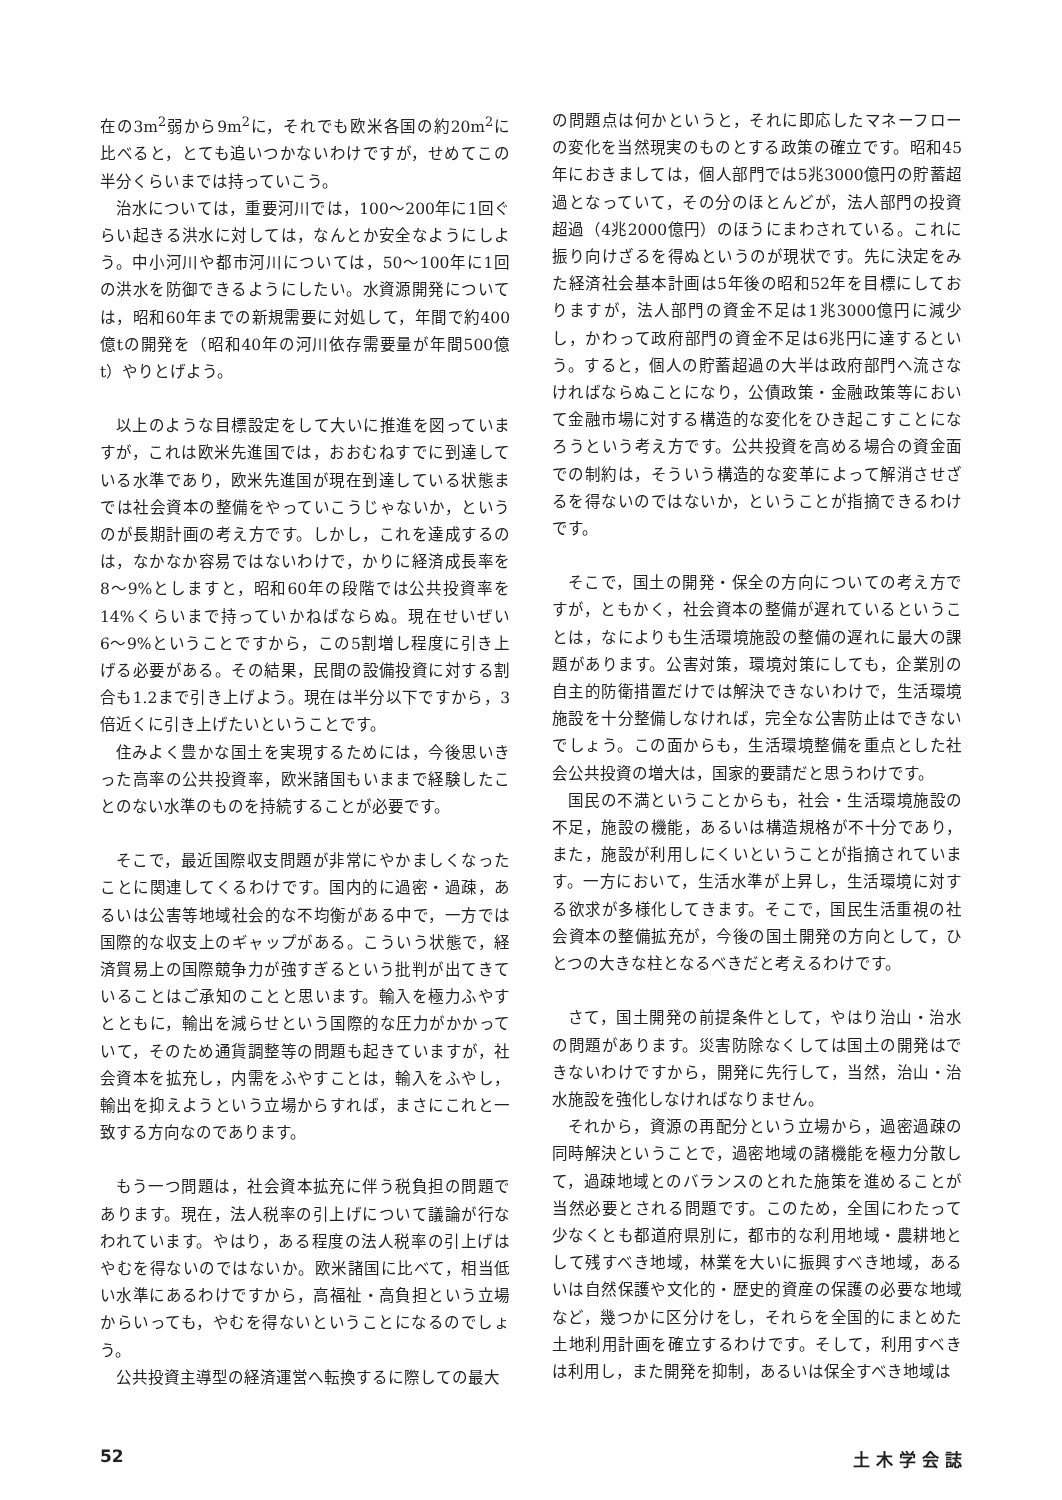在の3m<sup>2</sup>弱から9m<sup>2</sup>に，それでも欧米各国の約20m<sup>2</sup>に比べると，とても追いつかないわけですが，せめてこの半分くらいまでは持っていこう。
治水については，重要河川では，100〜200年に1回ぐらい起きる洪水に対しては，なんとか安全なようにしよう。中小河川や都市河川については，50〜100年に1回の洪水を防御できるようにしたい。水資源開発については，昭和60年までの新規需要に対処して，年間で約400億tの開発を（昭和40年の河川依存需要量が年間500億t）やりとげよう。
以上のような目標設定をして大いに推進を図っていますが，これは欧米先進国では，おおむねすでに到達している水準であり，欧米先進国が現在到達している状態までは社会資本の整備をやっていこうじゃないか，というのが長期計画の考え方です。しかし，これを達成するのは，なかなか容易ではないわけで，かりに経済成長率を8〜9%としますと，昭和60年の段階では公共投資率を14%くらいまで持っていかねばならぬ。現在せいぜい6〜9%ということですから，この5割増し程度に引き上げる必要がある。その結果，民間の設備投資に対する割合も1.2まで引き上げよう。現在は半分以下ですから，3倍近くに引き上げたいということです。
住みよく豊かな国土を実現するためには，今後思いきった高率の公共投資率，欧米諸国もいままで経験したことのない水準のものを持続することが必要です。
そこで，最近国際収支問題が非常にやかましくなったことに関連してくるわけです。国内的に過密・過疎，あるいは公害等地域社会的な不均衡がある中で，一方では国際的な収支上のギャップがある。こういう状態で，経済貿易上の国際競争力が強すぎるという批判が出てきていることはご承知のことと思います。輸入を極力ふやすとともに，輸出を減らせという国際的な圧力がかかっていて，そのため通貨調整等の問題も起きていますが，社会資本を拡充し，内需をふやすことは，輸入をふやし，輸出を抑えようという立場からすれば，まさにこれと一致する方向なのであります。
もう一つ問題は，社会資本拡充に伴う税負担の問題であります。現在，法人税率の引上げについて議論が行なわれています。やはり，ある程度の法人税率の引上げはやむを得ないのではないか。欧米諸国に比べて，相当低い水準にあるわけですから，高福祉・高負担という立場からいっても，やむを得ないということになるのでしょう。
公共投資主導型の経済運営へ転換するに際しての最大
の問題点は何かというと，それに即応したマネーフローの変化を当然現実のものとする政策の確立です。昭和45年におきましては，個人部門では5兆3000億円の貯蓄超過となっていて，その分のほとんどが，法人部門の投資超過（4兆2000億円）のほうにまわされている。これに振り向けざるを得ぬというのが現状です。先に決定をみた経済社会基本計画は5年後の昭和52年を目標にしておりますが，法人部門の資金不足は1兆3000億円に減少し，かわって政府部門の資金不足は6兆円に達するという。すると，個人の貯蓄超過の大半は政府部門へ流さなければならぬことになり，公債政策・金融政策等において金融市場に対する構造的な変化をひき起こすことになろうという考え方です。公共投資を高める場合の資金面での制約は，そういう構造的な変革によって解消させざるを得ないのではないか，ということが指摘できるわけです。
そこで，国土の開発・保全の方向についての考え方ですが，ともかく，社会資本の整備が遅れているということは，なによりも生活環境施設の整備の遅れに最大の課題があります。公害対策，環境対策にしても，企業別の自主的防衛措置だけでは解決できないわけで，生活環境施設を十分整備しなければ，完全な公害防止はできないでしょう。この面からも，生活環境整備を重点とした社会公共投資の増大は，国家的要請だと思うわけです。
国民の不満ということからも，社会・生活環境施設の不足，施設の機能，あるいは構造規格が不十分であり，また，施設が利用しにくいということが指摘されています。一方において，生活水準が上昇し，生活環境に対する欲求が多様化してきます。そこで，国民生活重視の社会資本の整備拡充が，今後の国土開発の方向として，ひとつの大きな柱となるべきだと考えるわけです。
さて，国土開発の前提条件として，やはり治山・治水の問題があります。災害防除なくしては国土の開発はできないわけですから，開発に先行して，当然，治山・治水施設を強化しなければなりません。
それから，資源の再配分という立場から，過密過疎の同時解決ということで，過密地域の諸機能を極力分散して，過疎地域とのバランスのとれた施策を進めることが当然必要とされる問題です。このため，全国にわたって少なくとも都道府県別に，都市的な利用地域・農耕地として残すべき地域，林業を大いに振興すべき地域，あるいは自然保護や文化的・歴史的資産の保護の必要な地域など，幾つかに区分けをし，それらを全国的にまとめた土地利用計画を確立するわけです。そして，利用すべきは利用し，また開発を抑制，あるいは保全すべき地域は
52 土 木 学 会 誌